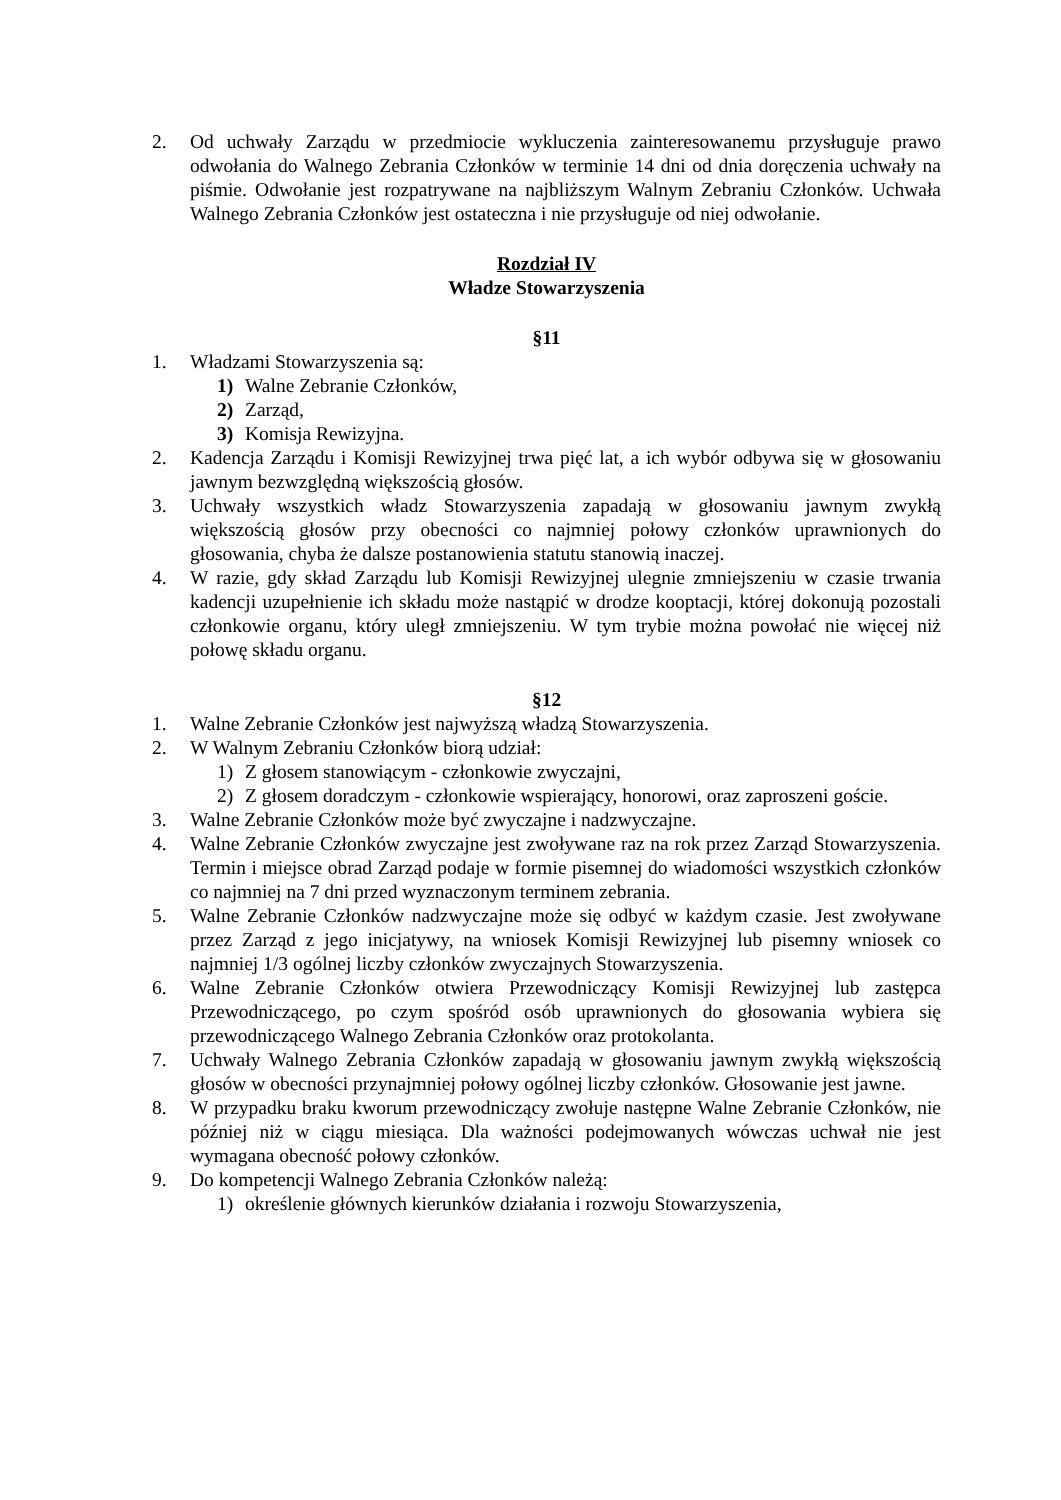2. Od uchwały Zarządu w przedmiocie wykluczenia zainteresowanemu przysługuje prawo odwołania do Walnego Zebrania Członków w terminie 14 dni od dnia doręczenia uchwały na piśmie. Odwołanie jest rozpatrywane na najbliższym Walnym Zebraniu Członków. Uchwała Walnego Zebrania Członków jest ostateczna i nie przysługuje od niej odwołanie.
Rozdział IV
Władze Stowarzyszenia
§11
1. Władzami Stowarzyszenia są:
1) Walne Zebranie Członków,
2) Zarząd,
3) Komisja Rewizyjna.
2. Kadencja Zarządu i Komisji Rewizyjnej trwa pięć lat, a ich wybór odbywa się w głosowaniu jawnym bezwzględną większością głosów.
3. Uchwały wszystkich władz Stowarzyszenia zapadają w głosowaniu jawnym zwykłą większością głosów przy obecności co najmniej połowy członków uprawnionych do głosowania, chyba że dalsze postanowienia statutu stanowią inaczej.
4. W razie, gdy skład Zarządu lub Komisji Rewizyjnej ulegnie zmniejszeniu w czasie trwania kadencji uzupełnienie ich składu może nastąpić w drodze kooptacji, której dokonują pozostali członkowie organu, który uległ zmniejszeniu. W tym trybie można powołać nie więcej niż połowę składu organu.
§12
1. Walne Zebranie Członków jest najwyższą władzą Stowarzyszenia.
2. W Walnym Zebraniu Członków biorą udział:
1) Z głosem stanowiącym - członkowie zwyczajni,
2) Z głosem doradczym - członkowie wspierający, honorowi, oraz zaproszeni goście.
3. Walne Zebranie Członków może być zwyczajne i nadzwyczajne.
4. Walne Zebranie Członków zwyczajne jest zwoływane raz na rok przez Zarząd Stowarzyszenia. Termin i miejsce obrad Zarząd podaje w formie pisemnej do wiadomości wszystkich członków co najmniej na 7 dni przed wyznaczonym terminem zebrania.
5. Walne Zebranie Członków nadzwyczajne może się odbyć w każdym czasie. Jest zwoływane przez Zarząd z jego inicjatywy, na wniosek Komisji Rewizyjnej lub pisemny wniosek co najmniej 1/3 ogólnej liczby członków zwyczajnych Stowarzyszenia.
6. Walne Zebranie Członków otwiera Przewodniczący Komisji Rewizyjnej lub zastępca Przewodniczącego, po czym spośród osób uprawnionych do głosowania wybiera się przewodniczącego Walnego Zebrania Członków oraz protokolanta.
7. Uchwały Walnego Zebrania Członków zapadają w głosowaniu jawnym zwykłą większością głosów w obecności przynajmniej połowy ogólnej liczby członków. Głosowanie jest jawne.
8. W przypadku braku kworum przewodniczący zwołuje następne Walne Zebranie Członków, nie później niż w ciągu miesiąca. Dla ważności podejmowanych wówczas uchwał nie jest wymagana obecność połowy członków.
9. Do kompetencji Walnego Zebrania Członków należą:
1) określenie głównych kierunków działania i rozwoju Stowarzyszenia,